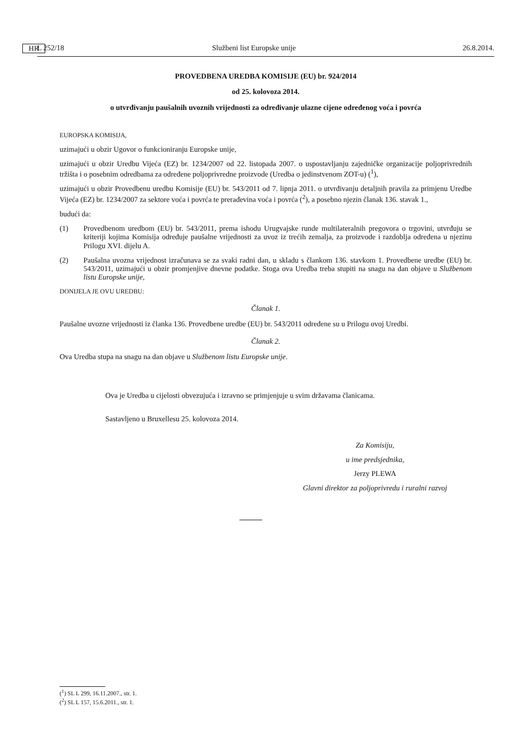L 252/18 HR Službeni list Europske unije 26.8.2014.
PROVEDBENA UREDBA KOMISIJE (EU) br. 924/2014
od 25. kolovoza 2014.
o utvrđivanju paušalnih uvoznih vrijednosti za određivanje ulazne cijene određenog voća i povrća
EUROPSKA KOMISIJA,
uzimajući u obzir Ugovor o funkcioniranju Europske unije,
uzimajući u obzir Uredbu Vijeća (EZ) br. 1234/2007 od 22. listopada 2007. o uspostavljanju zajedničke organizacije poljoprivrednih tržišta i o posebnim odredbama za određene poljoprivredne proizvode (Uredba o jedinstvenom ZOT-u) (<sup>1</sup>),
uzimajući u obzir Provedbenu uredbu Komisije (EU) br. 543/2011 od 7. lipnja 2011. o utvrđivanju detaljnih pravila za primjenu Uredbe Vijeća (EZ) br. 1234/2007 za sektore voća i povrća te prerađevina voća i povrća (<sup>2</sup>), a posebno njezin članak 136. stavak 1.,
budući da:
(1)
Provedbenom uredbom (EU) br. 543/2011, prema ishodu Urugvajske runde multilateralnih pregovora o trgovini, utvrđuju se kriteriji kojima Komisija određuje paušalne vrijednosti za uvoz iz trećih zemalja, za proizvode i razdoblja određena u njezinu Prilogu XVI. dijelu A.
(2)
Paušalna uvozna vrijednost izračunava se za svaki radni dan, u skladu s člankom 136. stavkom 1. Provedbene uredbe (EU) br. 543/2011, uzimajući u obzir promjenjive dnevne podatke. Stoga ova Uredba treba stupiti na snagu na dan objave u Službenom listu Europske unije,
DONIJELA JE OVU UREDBU:
Članak 1.
Paušalne uvozne vrijednosti iz članka 136. Provedbene uredbe (EU) br. 543/2011 određene su u Prilogu ovoj Uredbi.
Članak 2.
Ova Uredba stupa na snagu na dan objave u Službenom listu Europske unije.
Ova je Uredba u cijelosti obvezujuća i izravno se primjenjuje u svim državama članicama.
Sastavljeno u Bruxellesu 25. kolovoza 2014.
Za Komisiju,
u ime predsjednika,
Jerzy PLEWA
Glavni direktor za poljoprivredu i ruralni razvoj
(<sup>1</sup>) SL L 299, 16.11.2007., str. 1.
(<sup>2</sup>) SL L 157, 15.6.2011., str. 1.